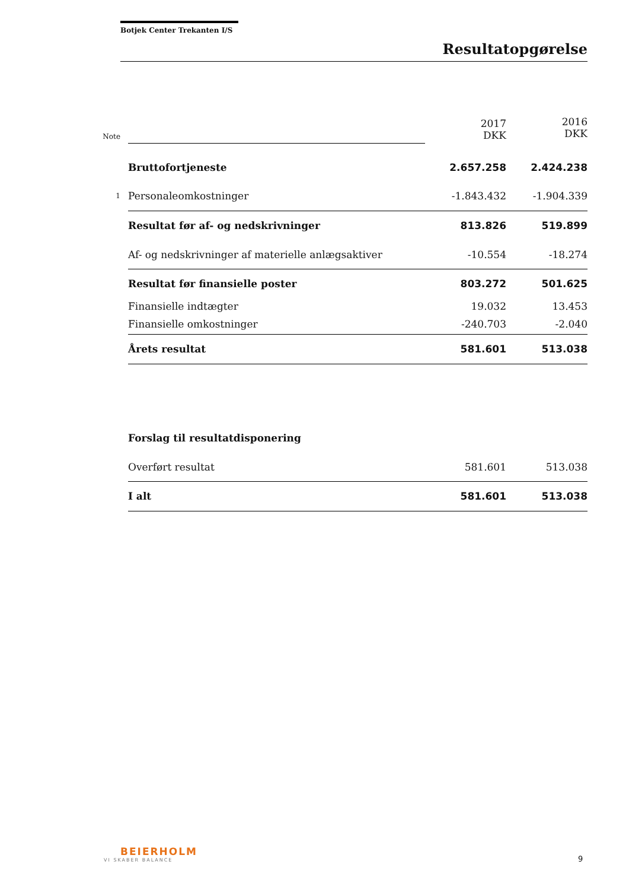Botjek Center Trekanten I/S
Resultatopgørelse
| Note | | 2017 DKK | 2016 DKK |
| | Bruttofortjeneste | 2.657.258 | 2.424.238 |
| 1 | Personaleomkostninger | -1.843.432 | -1.904.339 |
| | Resultat før af- og nedskrivninger | 813.826 | 519.899 |
| | Af- og nedskrivninger af materielle anlægsaktiver | -10.554 | -18.274 |
| | Resultat før finansielle poster | 803.272 | 501.625 |
| | Finansielle indtægter | 19.032 | 13.453 |
| | Finansielle omkostninger | -240.703 | -2.040 |
| | Årets resultat | 581.601 | 513.038 |
| | Forslag til resultatdisponering | | |
| | Overført resultat | 581.601 | 513.038 |
| | I alt | 581.601 | 513.038 |
BEIERHOLM
VI SKABER BALANCE
9